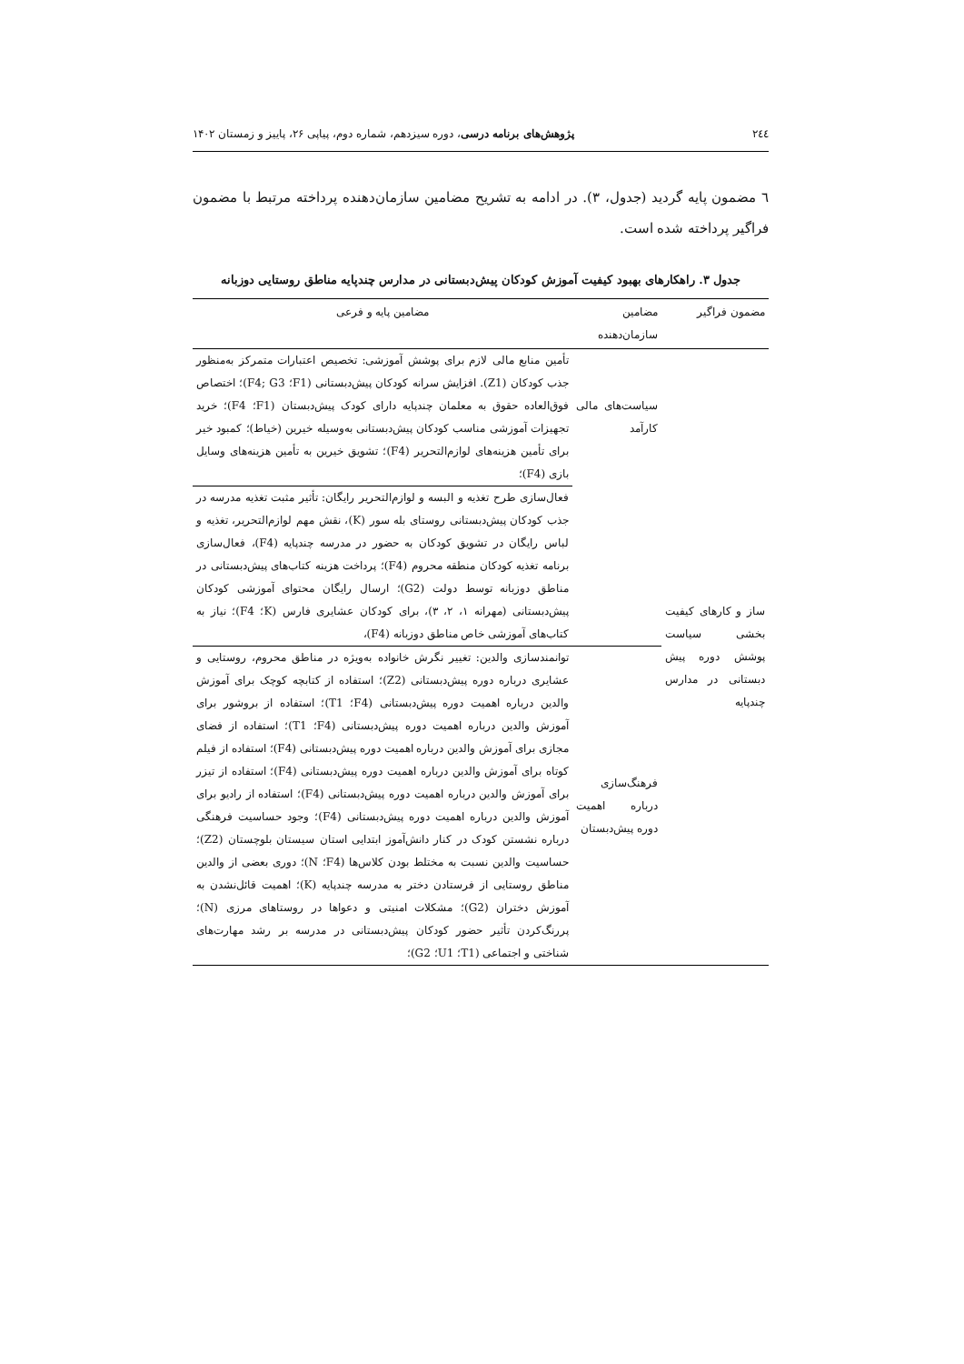۲٤٤ پژوهش‌های برنامه درسی، دوره سیزدهم، شماره دوم، پیاپی ۲۶، پاییز و زمستان ۱۴۰۲
٦ مضمون پایه گردید (جدول، ۳). در ادامه به تشریح مضامین سازمان‌دهنده پرداخته مرتبط با مضمون فراگیر پرداخته شده است.
جدول ۳. راهکارهای بهبود کیفیت آموزش کودکان پیش‌دبستانی در مدارس چندپایه مناطق روستایی دوزبانه
| مضمون فراگیر | مضامین سازمان‌دهنده | مضامین پایه و فرعی |
| --- | --- | --- |
| ساز و کارهای کیفیت بخشی سیاست پوشش دوره پیش دبستانی در مدارس چندپایه | سیاست‌های مالی کارآمد | تأمین منابع مالی لازم برای پوشش آموزشی: تخصیص اعتبارات متمرکز به‌منظور جذب کودکان (Z1). افزایش سرانه کودکان پیش‌دبستانی (F1؛ F4; G3)؛ اختصاص فوق‌العاده حقوق به معلمان چندپایه دارای کودک پیش‌دبستان (F1؛ F4)؛ خرید تجهیزات آموزشی مناسب کودکان پیش‌دبستانی به‌وسیله خیرین (خیاط)؛ کمبود خیر برای تأمین هزینه‌های لوازم‌التحریر (F4)؛ تشویق خیرین به تأمین هزینه‌های وسایل بازی (F4)؛ |
| | | فعال‌سازی طرح تغذیه و البسه و لوازم‌التحریر رایگان: تأثیر مثبت تغذیه مدرسه در جذب کودکان پیش‌دبستانی روستای بله سور (K)، نقش مهم لوازم‌التحریر، تغذیه و لباس رایگان در تشویق کودکان به حضور در مدرسه چندپایه (F4)، فعال‌سازی برنامه تغذیه کودکان منطقه محروم (F4)؛ پرداخت هزینه کتاب‌های پیش‌دبستانی در مناطق دوزبانه توسط دولت (G2)؛ ارسال رایگان محتوای آموزشی کودکان پیش‌دبستانی (مهرانه ۱، ۲، ۳)، برای کودکان عشایری فارس (K؛ F4)؛ نیاز به کتاب‌های آموزشی خاص مناطق دوزبانه (F4)، |
| | فرهنگ‌سازی درباره اهمیت دوره پیش‌دبستان | توانمندسازی والدین: تغییر نگرش خانواده به‌ویژه در مناطق محروم، روستایی و عشایری درباره دوره پیش‌دبستانی (Z2)؛ استفاده از کتابچه کوچک برای آموزش والدین درباره اهمیت دوره پیش‌دبستانی (F4؛ T1)؛ استفاده از بروشور برای آموزش والدین درباره اهمیت دوره پیش‌دبستانی (F4؛ T1)؛ استفاده از فضای مجازی برای آموزش والدین درباره اهمیت دوره پیش‌دبستانی (F4)؛ استفاده از فیلم کوتاه برای آموزش والدین درباره اهمیت دوره پیش‌دبستانی (F4)؛ استفاده از تیزر برای آموزش والدین درباره اهمیت دوره پیش‌دبستانی (F4)؛ استفاده از رادیو برای آموزش والدین درباره اهمیت دوره پیش‌دبستانی (F4)؛ وجود حساسیت فرهنگی درباره نشستن کودک در کنار دانش‌آموز ابتدایی استان سیستان بلوچستان (Z2)؛ حساسیت والدین نسبت به مختلط بودن کلاس‌ها (F4؛ N)؛ دوری بعضی از والدین مناطق روستایی از فرستادن دختر به مدرسه چندپایه (K)؛ اهمیت قائل‌نشدن به آموزش دختران (G2)؛ مشکلات امنیتی و دعواها در روستاهای مرزی (N)؛ پررنگ‌کردن تأثیر حضور کودکان پیش‌دبستانی در مدرسه بر رشد مهارت‌های شناختی و اجتماعی (T1؛ U1؛ G2)؛ |